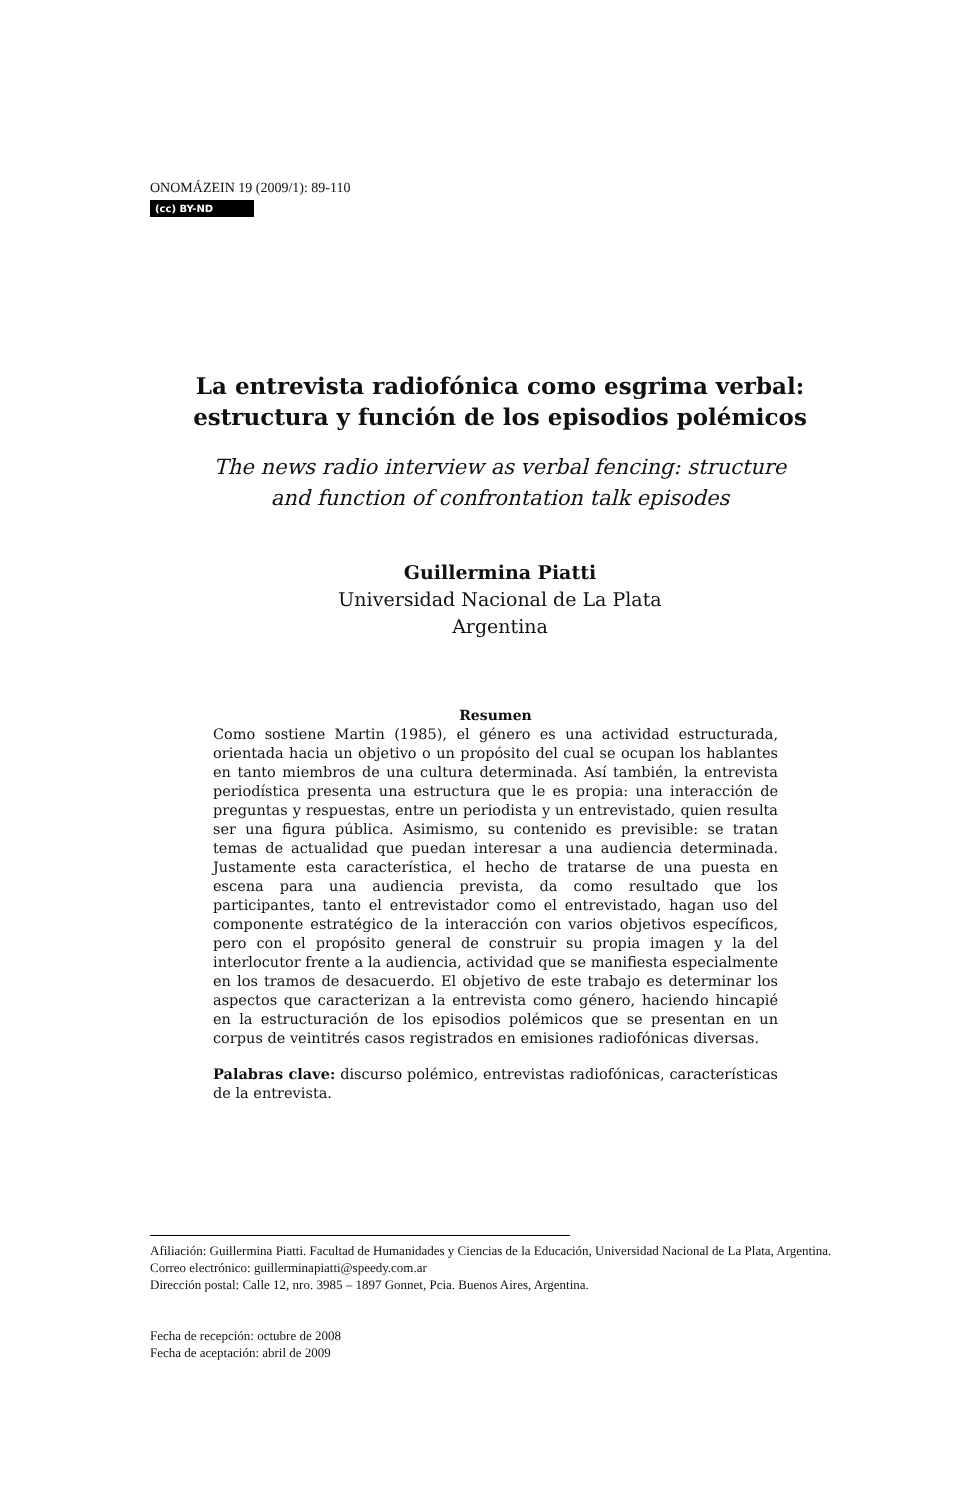ONOMÁZEIN 19 (2009/1): 89-110
(cc) BY-ND
La entrevista radiofónica como esgrima verbal:
estructura y función de los episodios polémicos
The news radio interview as verbal fencing: structure
and function of confrontation talk episodes
Guillermina Piatti
Universidad Nacional de La Plata
Argentina
Resumen
Como sostiene Martin (1985), el género es una actividad estructurada, orientada hacia un objetivo o un propósito del cual se ocupan los hablantes en tanto miembros de una cultura determinada. Así también, la entrevista periodística presenta una estructura que le es propia: una interacción de preguntas y respuestas, entre un periodista y un entrevistado, quien resulta ser una figura pública. Asimismo, su contenido es previsible: se tratan temas de actualidad que puedan interesar a una audiencia determinada. Justamente esta característica, el hecho de tratarse de una puesta en escena para una audiencia prevista, da como resultado que los participantes, tanto el entrevistador como el entrevistado, hagan uso del componente estratégico de la interacción con varios objetivos específicos, pero con el propósito general de construir su propia imagen y la del interlocutor frente a la audiencia, actividad que se manifiesta especialmente en los tramos de desacuerdo. El objetivo de este trabajo es determinar los aspectos que caracterizan a la entrevista como género, haciendo hincapié en la estructuración de los episodios polémicos que se presentan en un corpus de veintitrés casos registrados en emisiones radiofónicas diversas.
Palabras clave: discurso polémico, entrevistas radiofónicas, características de la entrevista.
Afiliación: Guillermina Piatti. Facultad de Humanidades y Ciencias de la Educación, Universidad Nacional de La Plata, Argentina.
Correo electrónico: guillerminapiatti@speedy.com.ar
Dirección postal: Calle 12, nro. 3985 – 1897 Gonnet, Pcia. Buenos Aires, Argentina.
Fecha de recepción: octubre de 2008
Fecha de aceptación: abril de 2009